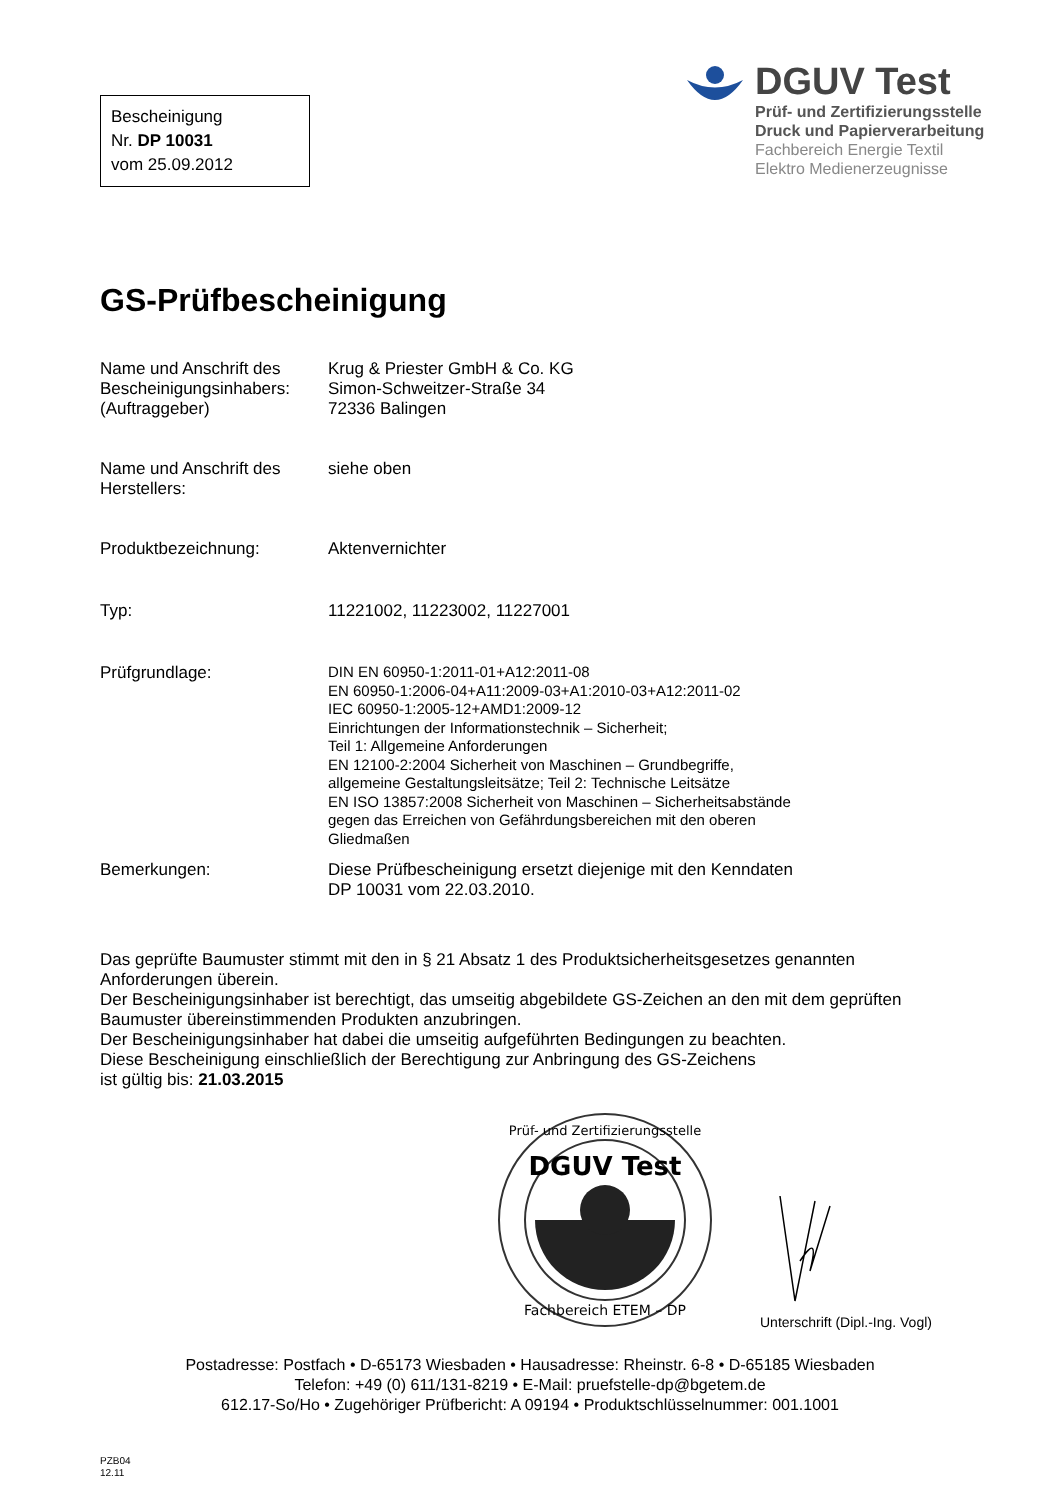Bescheinigung
Nr. DP 10031
vom 25.09.2012
DGUV Test
Prüf- und Zertifizierungsstelle
Druck und Papierverarbeitung
Fachbereich Energie Textil
Elektro Medienerzeugnisse
GS-Prüfbescheinigung
| Name und Anschrift des Bescheinigungsinhabers: (Auftraggeber) | Krug & Priester GmbH & Co. KG Simon-Schweitzer-Straße 34 72336 Balingen |
| Name und Anschrift des Herstellers: | siehe oben |
| Produktbezeichnung: | Aktenvernichter |
| Typ: | 11221002, 11223002, 11227001 |
| Prüfgrundlage: | DIN EN 60950-1:2011-01+A12:2011-08 EN 60950-1:2006-04+A11:2009-03+A1:2010-03+A12:2011-02 IEC 60950-1:2005-12+AMD1:2009-12 Einrichtungen der Informationstechnik – Sicherheit; Teil 1: Allgemeine Anforderungen EN 12100-2:2004 Sicherheit von Maschinen – Grundbegriffe, allgemeine Gestaltungsleitsätze; Teil 2: Technische Leitsätze EN ISO 13857:2008 Sicherheit von Maschinen – Sicherheitsabstände gegen das Erreichen von Gefährdungsbereichen mit den oberen Gliedmaßen |
| Bemerkungen: | Diese Prüfbescheinigung ersetzt diejenige mit den Kenndaten DP 10031 vom 22.03.2010. |
Das geprüfte Baumuster stimmt mit den in § 21 Absatz 1 des Produktsicherheitsgesetzes genannten Anforderungen überein.
Der Bescheinigungsinhaber ist berechtigt, das umseitig abgebildete GS-Zeichen an den mit dem geprüften Baumuster übereinstimmenden Produkten anzubringen.
Der Bescheinigungsinhaber hat dabei die umseitig aufgeführten Bedingungen zu beachten.
Diese Bescheinigung einschließlich der Berechtigung zur Anbringung des GS-Zeichens
ist gültig bis: 21.03.2015
DGUV Test
Prüf- und Zertifizierungsstelle
Fachbereich ETEM – DP
Unterschrift (Dipl.-Ing. Vogl)
Postadresse: Postfach • D-65173 Wiesbaden • Hausadresse: Rheinstr. 6-8 • D-65185 Wiesbaden
Telefon: +49 (0) 611/131-8219 • E-Mail: pruefstelle-dp@bgetem.de
612.17-So/Ho • Zugehöriger Prüfbericht: A 09194 • Produktschlüsselnummer: 001.1001
PZB04
12.11